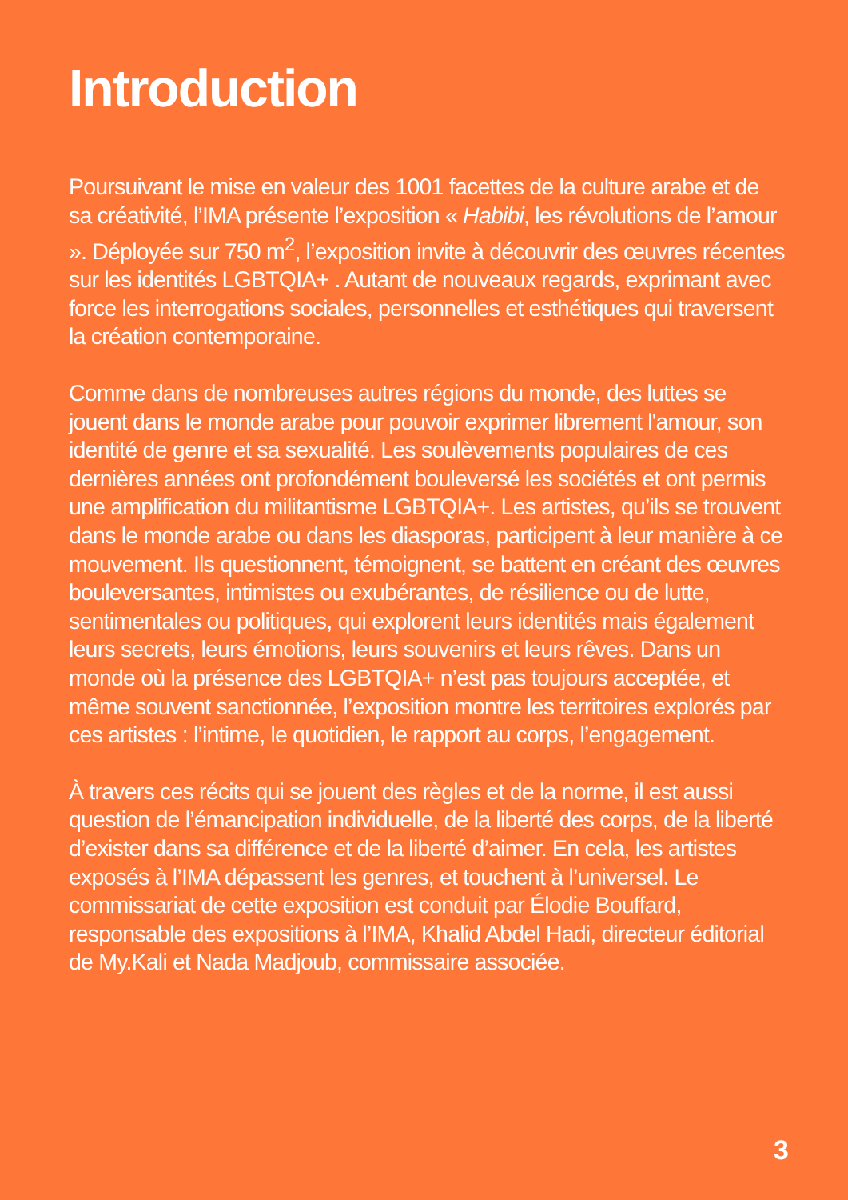Introduction
Poursuivant le mise en valeur des 1001 facettes de la culture arabe et de sa créativité, l’IMA présente l’exposition « Habibi, les révolutions de l’amour ». Déployée sur 750 m<sup>2</sup>, l’exposition invite à découvrir des œuvres récentes sur les identités LGBTQIA+ . Autant de nouveaux regards, exprimant avec force les interrogations sociales, personnelles et esthétiques qui traversent la création contemporaine.
Comme dans de nombreuses autres régions du monde, des luttes se jouent dans le monde arabe pour pouvoir exprimer librement l'amour, son identité de genre et sa sexualité. Les soulèvements populaires de ces dernières années ont profondément bouleversé les sociétés et ont permis une amplification du militantisme LGBTQIA+. Les artistes, qu’ils se trouvent dans le monde arabe ou dans les diasporas, participent à leur manière à ce mouvement. Ils questionnent, témoignent, se battent en créant des œuvres bouleversantes, intimistes ou exubérantes, de résilience ou de lutte, sentimentales ou politiques, qui explorent leurs identités mais également leurs secrets, leurs émotions, leurs souvenirs et leurs rêves. Dans un monde où la présence des LGBTQIA+ n’est pas toujours acceptée, et même souvent sanctionnée, l’exposition montre les territoires explorés par ces artistes : l’intime, le quotidien, le rapport au corps, l’engagement.
À travers ces récits qui se jouent des règles et de la norme, il est aussi question de l’émancipation individuelle, de la liberté des corps, de la liberté d’exister dans sa différence et de la liberté d’aimer. En cela, les artistes exposés à l’IMA dépassent les genres, et touchent à l’universel. Le commissariat de cette exposition est conduit par Élodie Bouffard, responsable des expositions à l’IMA, Khalid Abdel Hadi, directeur éditorial de My.Kali et Nada Madjoub, commissaire associée.
3